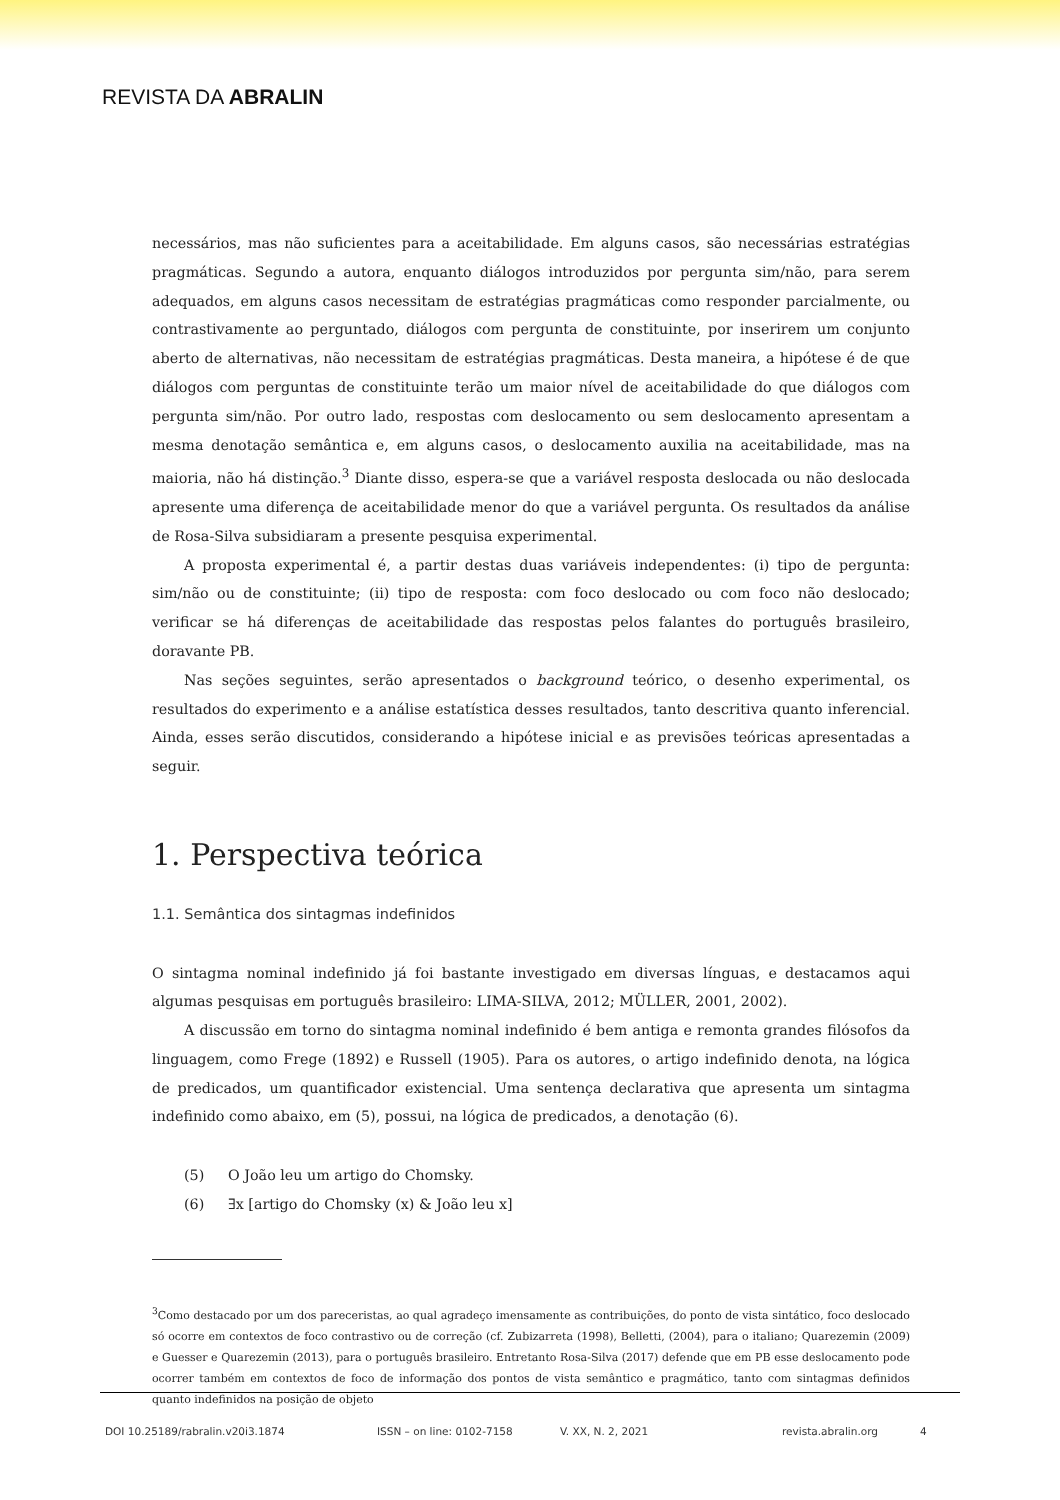REVISTA DA ABRALIN
necessários, mas não suficientes para a aceitabilidade. Em alguns casos, são necessárias estratégias pragmáticas. Segundo a autora, enquanto diálogos introduzidos por pergunta sim/não, para serem adequados, em alguns casos necessitam de estratégias pragmáticas como responder parcialmente, ou contrastivamente ao perguntado, diálogos com pergunta de constituinte, por inserirem um conjunto aberto de alternativas, não necessitam de estratégias pragmáticas. Desta maneira, a hipótese é de que diálogos com perguntas de constituinte terão um maior nível de aceitabilidade do que diálogos com pergunta sim/não. Por outro lado, respostas com deslocamento ou sem deslocamento apresentam a mesma denotação semântica e, em alguns casos, o deslocamento auxilia na aceitabilidade, mas na maioria, não há distinção.<sup>3</sup> Diante disso, espera-se que a variável resposta deslocada ou não deslocada apresente uma diferença de aceitabilidade menor do que a variável pergunta. Os resultados da análise de Rosa-Silva subsidiaram a presente pesquisa experimental.
A proposta experimental é, a partir destas duas variáveis independentes: (i) tipo de pergunta: sim/não ou de constituinte; (ii) tipo de resposta: com foco deslocado ou com foco não deslocado; verificar se há diferenças de aceitabilidade das respostas pelos falantes do português brasileiro, doravante PB.
Nas seções seguintes, serão apresentados o background teórico, o desenho experimental, os resultados do experimento e a análise estatística desses resultados, tanto descritiva quanto inferencial. Ainda, esses serão discutidos, considerando a hipótese inicial e as previsões teóricas apresentadas a seguir.
1. Perspectiva teórica
1.1. Semântica dos sintagmas indefinidos
O sintagma nominal indefinido já foi bastante investigado em diversas línguas, e destacamos aqui algumas pesquisas em português brasileiro: LIMA-SILVA, 2012; MÜLLER, 2001, 2002).
A discussão em torno do sintagma nominal indefinido é bem antiga e remonta grandes filósofos da linguagem, como Frege (1892) e Russell (1905). Para os autores, o artigo indefinido denota, na lógica de predicados, um quantificador existencial. Uma sentença declarativa que apresenta um sintagma indefinido como abaixo, em (5), possui, na lógica de predicados, a denotação (6).
(5) O João leu um artigo do Chomsky.
(6) ∃x [artigo do Chomsky (x) & João leu x]
<sup>3</sup> Como destacado por um dos pareceristas, ao qual agradeço imensamente as contribuições, do ponto de vista sintático, foco deslocado só ocorre em contextos de foco contrastivo ou de correção (cf. Zubizarreta (1998), Belletti, (2004), para o italiano; Quarezemin (2009) e Guesser e Quarezemin (2013), para o português brasileiro. Entretanto Rosa-Silva (2017) defende que em PB esse deslocamento pode ocorrer também em contextos de foco de informação dos pontos de vista semântico e pragmático, tanto com sintagmas definidos quanto indefinidos na posição de objeto
DOI 10.25189/rabralin.v20i3.1874 ISSN – on line: 0102-7158 V. XX, N. 2, 2021 revista.abralin.org 4